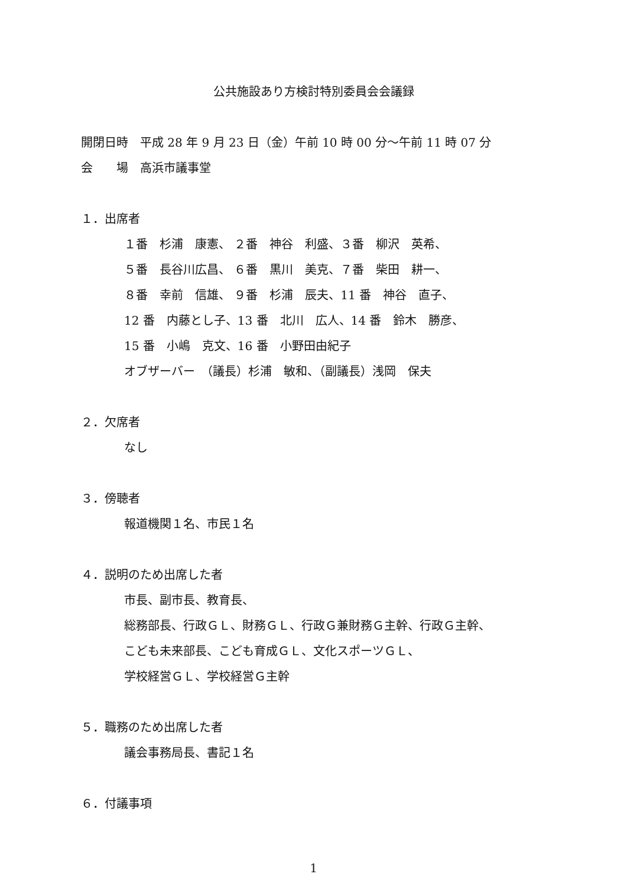公共施設あり方検討特別委員会会議録
開閉日時　平成 28 年 9 月 23 日（金）午前 10 時 00 分～午前 11 時 07 分
会　　場　高浜市議事堂
１．出席者
１番　杉浦　康憲、 ２番　神谷　利盛、３番　柳沢　英希、
５番　長谷川広昌、 ６番　黒川　美克、７番　柴田　耕一、
８番　幸前　信雄、 ９番　杉浦　辰夫、11 番　神谷　直子、
12 番　内藤とし子、13 番　北川　広人、14 番　鈴木　勝彦、
15 番　小嶋　克文、16 番　小野田由紀子
オブザーバー　（議長）杉浦　敏和、（副議長）浅岡　保夫
２．欠席者
なし
３．傍聴者
報道機関１名、市民１名
４．説明のため出席した者
市長、副市長、教育長、
総務部長、行政ＧＬ、財務ＧＬ、行政Ｇ兼財務Ｇ主幹、行政Ｇ主幹、
こども未来部長、こども育成ＧＬ、文化スポーツＧＬ、
学校経営ＧＬ、学校経営Ｇ主幹
５．職務のため出席した者
議会事務局長、書記１名
６．付議事項
1